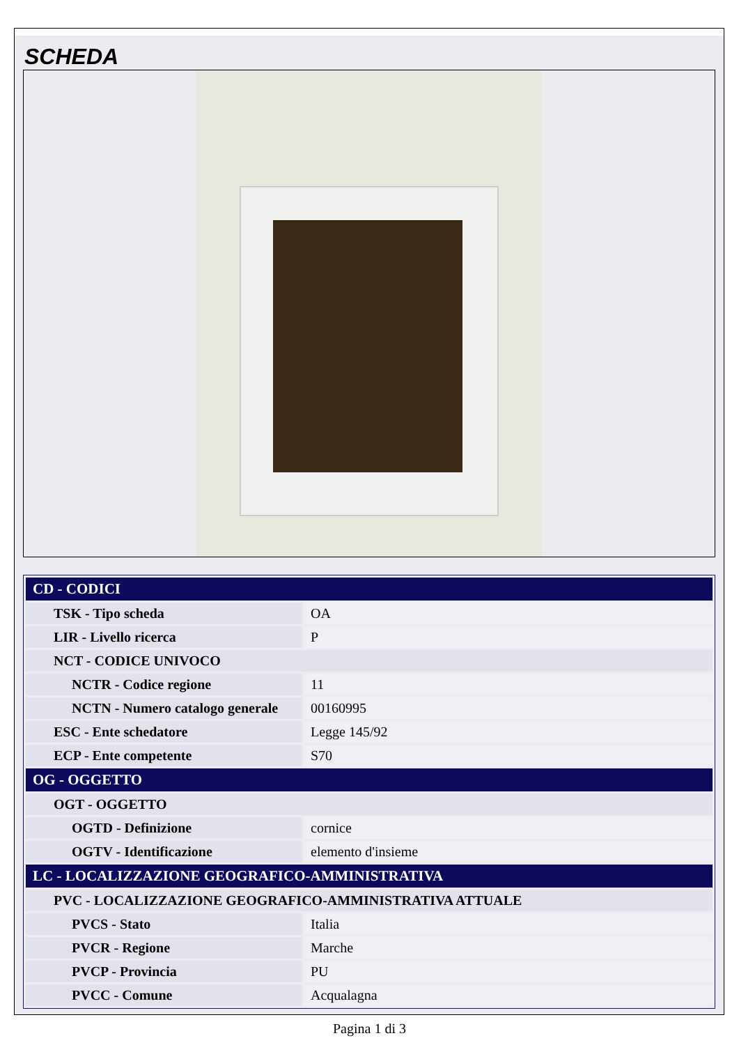SCHEDA
| CD - CODICI | |
| TSK - Tipo scheda | OA |
| LIR - Livello ricerca | P |
| NCT - CODICE UNIVOCO | |
| NCTR - Codice regione | 11 |
| NCTN - Numero catalogo generale | 00160995 |
| ESC - Ente schedatore | Legge 145/92 |
| ECP - Ente competente | S70 |
| OG - OGGETTO | |
| OGT - OGGETTO | |
| OGTD - Definizione | cornice |
| OGTV - Identificazione | elemento d'insieme |
| LC - LOCALIZZAZIONE GEOGRAFICO-AMMINISTRATIVA | |
| PVC - LOCALIZZAZIONE GEOGRAFICO-AMMINISTRATIVA ATTUALE | |
| PVCS - Stato | Italia |
| PVCR - Regione | Marche |
| PVCP - Provincia | PU |
| PVCC - Comune | Acqualagna |
Pagina 1 di 3